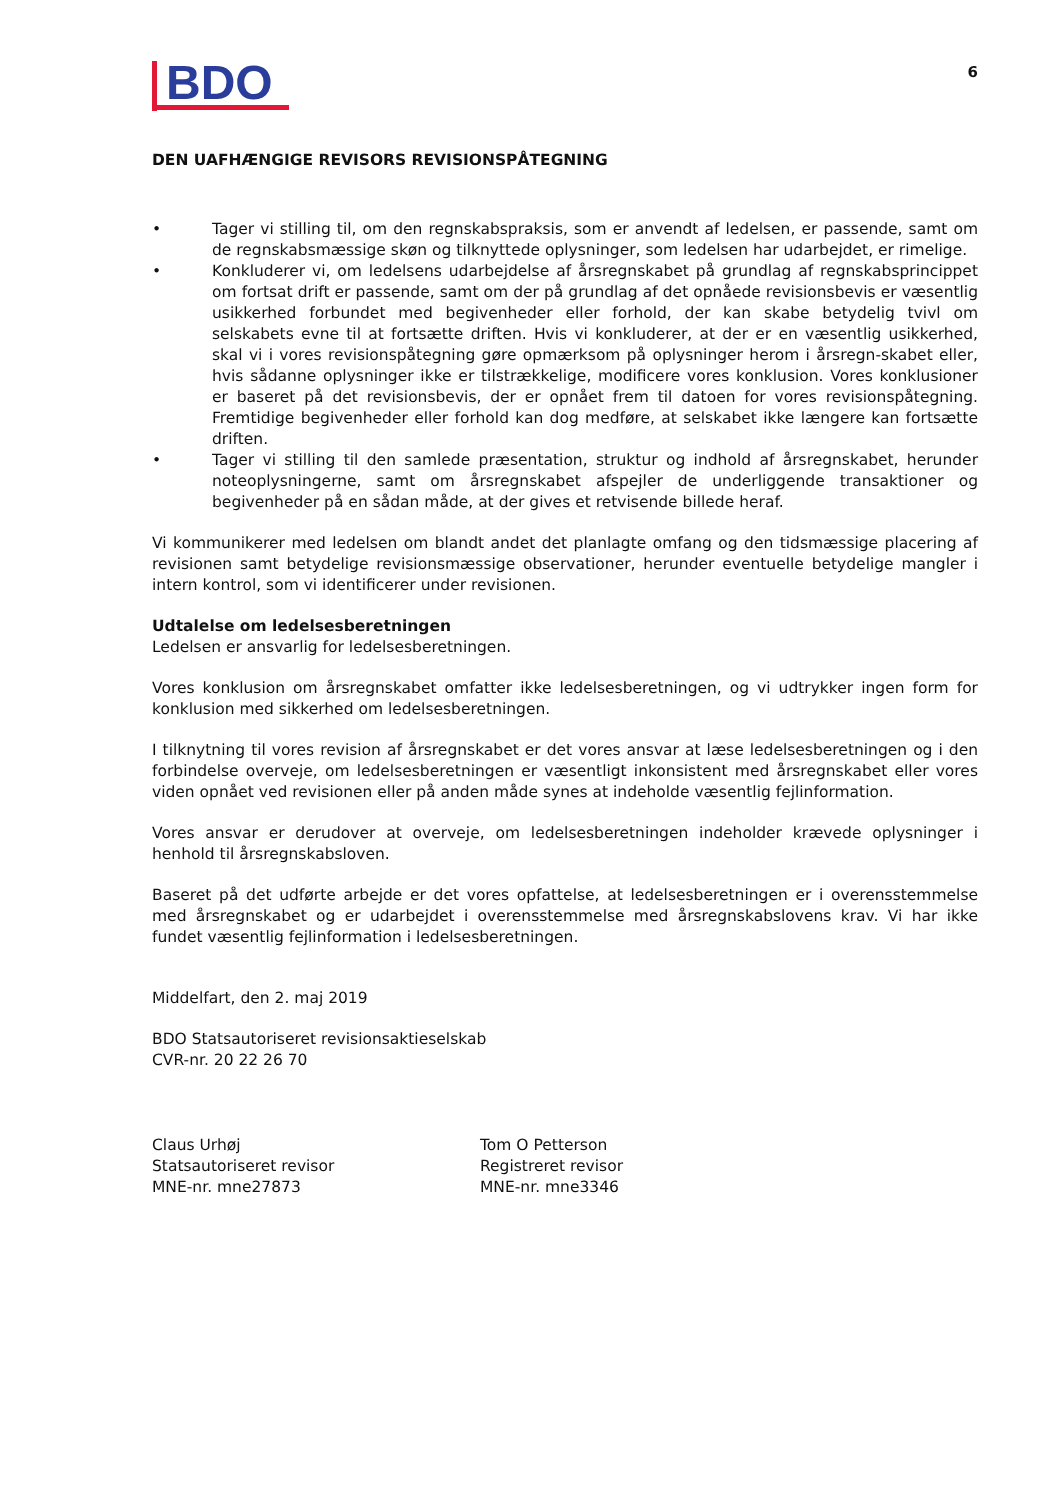BDO
6
DEN UAFHÆNGIGE REVISORS REVISIONSPÅTEGNING
• Tager vi stilling til, om den regnskabspraksis, som er anvendt af ledelsen, er passende, samt om de regnskabsmæssige skøn og tilknyttede oplysninger, som ledelsen har udarbejdet, er rimelige.
• Konkluderer vi, om ledelsens udarbejdelse af årsregnskabet på grundlag af regnskabsprincippet om fortsat drift er passende, samt om der på grundlag af det opnåede revisionsbevis er væsentlig usikkerhed forbundet med begivenheder eller forhold, der kan skabe betydelig tvivl om selskabets evne til at fortsætte driften. Hvis vi konkluderer, at der er en væsentlig usikkerhed, skal vi i vores revisionspåtegning gøre opmærksom på oplysninger herom i årsregn-skabet eller, hvis sådanne oplysninger ikke er tilstrækkelige, modificere vores konklusion. Vores konklusioner er baseret på det revisionsbevis, der er opnået frem til datoen for vores revisionspåtegning. Fremtidige begivenheder eller forhold kan dog medføre, at selskabet ikke længere kan fortsætte driften.
• Tager vi stilling til den samlede præsentation, struktur og indhold af årsregnskabet, herunder noteoplysningerne, samt om årsregnskabet afspejler de underliggende transaktioner og begivenheder på en sådan måde, at der gives et retvisende billede heraf.
Vi kommunikerer med ledelsen om blandt andet det planlagte omfang og den tidsmæssige placering af revisionen samt betydelige revisionsmæssige observationer, herunder eventuelle betydelige mangler i intern kontrol, som vi identificerer under revisionen.
Udtalelse om ledelsesberetningen
Ledelsen er ansvarlig for ledelsesberetningen.
Vores konklusion om årsregnskabet omfatter ikke ledelsesberetningen, og vi udtrykker ingen form for konklusion med sikkerhed om ledelsesberetningen.
I tilknytning til vores revision af årsregnskabet er det vores ansvar at læse ledelsesberetningen og i den forbindelse overveje, om ledelsesberetningen er væsentligt inkonsistent med årsregnskabet eller vores viden opnået ved revisionen eller på anden måde synes at indeholde væsentlig fejlinformation.
Vores ansvar er derudover at overveje, om ledelsesberetningen indeholder krævede oplysninger i henhold til årsregnskabsloven.
Baseret på det udførte arbejde er det vores opfattelse, at ledelsesberetningen er i overensstemmelse med årsregnskabet og er udarbejdet i overensstemmelse med årsregnskabslovens krav. Vi har ikke fundet væsentlig fejlinformation i ledelsesberetningen.
Middelfart, den 2. maj 2019
BDO Statsautoriseret revisionsaktieselskab
CVR-nr. 20 22 26 70
Claus Urhøj
Statsautoriseret revisor
MNE-nr. mne27873
Tom O Petterson
Registreret revisor
MNE-nr. mne3346